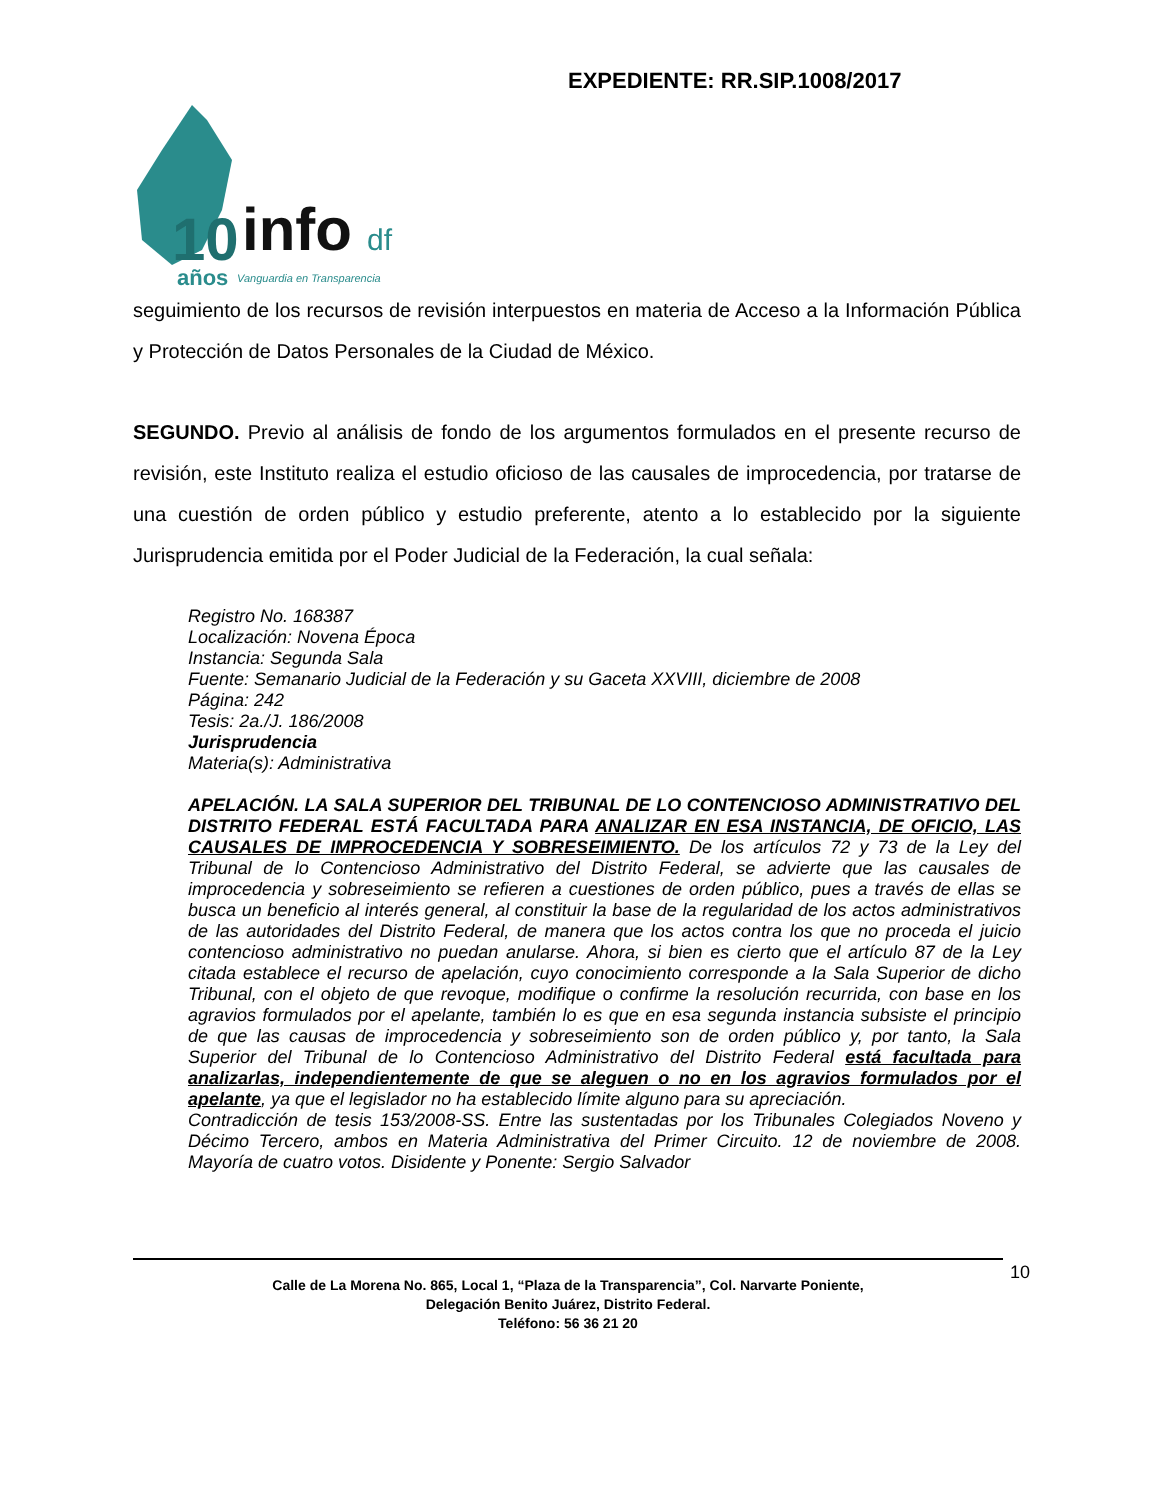EXPEDIENTE: RR.SIP.1008/2017
10
info
df
años
Vanguardia en Transparencia
seguimiento de los recursos de revisión interpuestos en materia de Acceso a la Información Pública y Protección de Datos Personales de la Ciudad de México.
SEGUNDO. Previo al análisis de fondo de los argumentos formulados en el presente recurso de revisión, este Instituto realiza el estudio oficioso de las causales de improcedencia, por tratarse de una cuestión de orden público y estudio preferente, atento a lo establecido por la siguiente Jurisprudencia emitida por el Poder Judicial de la Federación, la cual señala:
Registro No. 168387
Localización: Novena Época
Instancia: Segunda Sala
Fuente: Semanario Judicial de la Federación y su Gaceta XXVIII, diciembre de 2008
Página: 242
Tesis: 2a./J. 186/2008
Jurisprudencia
Materia(s): Administrativa
APELACIÓN. LA SALA SUPERIOR DEL TRIBUNAL DE LO CONTENCIOSO ADMINISTRATIVO DEL DISTRITO FEDERAL ESTÁ FACULTADA PARA ANALIZAR EN ESA INSTANCIA, DE OFICIO, LAS CAUSALES DE IMPROCEDENCIA Y SOBRESEIMIENTO. De los artículos 72 y 73 de la Ley del Tribunal de lo Contencioso Administrativo del Distrito Federal, se advierte que las causales de improcedencia y sobreseimiento se refieren a cuestiones de orden público, pues a través de ellas se busca un beneficio al interés general, al constituir la base de la regularidad de los actos administrativos de las autoridades del Distrito Federal, de manera que los actos contra los que no proceda el juicio contencioso administrativo no puedan anularse. Ahora, si bien es cierto que el artículo 87 de la Ley citada establece el recurso de apelación, cuyo conocimiento corresponde a la Sala Superior de dicho Tribunal, con el objeto de que revoque, modifique o confirme la resolución recurrida, con base en los agravios formulados por el apelante, también lo es que en esa segunda instancia subsiste el principio de que las causas de improcedencia y sobreseimiento son de orden público y, por tanto, la Sala Superior del Tribunal de lo Contencioso Administrativo del Distrito Federal está facultada para analizarlas, independientemente de que se aleguen o no en los agravios formulados por el apelante, ya que el legislador no ha establecido límite alguno para su apreciación.
Contradicción de tesis 153/2008-SS. Entre las sustentadas por los Tribunales Colegiados Noveno y Décimo Tercero, ambos en Materia Administrativa del Primer Circuito. 12 de noviembre de 2008. Mayoría de cuatro votos. Disidente y Ponente: Sergio Salvador
Calle de La Morena No. 865, Local 1, “Plaza de la Transparencia”, Col. Narvarte Poniente,
Delegación Benito Juárez, Distrito Federal.
Teléfono: 56 36 21 20
10